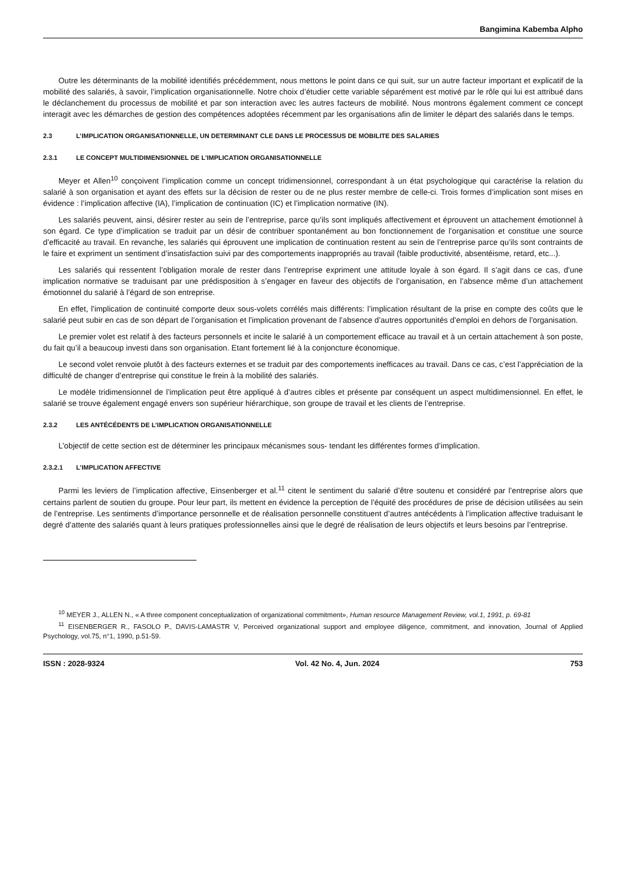Bangimina Kabemba Alpho
Outre les déterminants de la mobilité identifiés précédemment, nous mettons le point dans ce qui suit, sur un autre facteur important et explicatif de la mobilité des salariés, à savoir, l’implication organisationnelle. Notre choix d’étudier cette variable séparément est motivé par le rôle qui lui est attribué dans le déclanchement du processus de mobilité et par son interaction avec les autres facteurs de mobilité. Nous montrons également comment ce concept interagit avec les démarches de gestion des compétences adoptées récemment par les organisations afin de limiter le départ des salariés dans le temps.
2.3 L’IMPLICATION ORGANISATIONNELLE, UN DETERMINANT CLE DANS LE PROCESSUS DE MOBILITE DES SALARIES
2.3.1 LE CONCEPT MULTIDIMENSIONNEL DE L’IMPLICATION ORGANISATIONNELLE
Meyer et Allen<sup>10</sup> conçoivent l’implication comme un concept tridimensionnel, correspondant à un état psychologique qui caractérise la relation du salarié à son organisation et ayant des effets sur la décision de rester ou de ne plus rester membre de celle-ci. Trois formes d’implication sont mises en évidence : l’implication affective (IA), l’implication de continuation (IC) et l’implication normative (IN).
Les salariés peuvent, ainsi, désirer rester au sein de l’entreprise, parce qu’ils sont impliqués affectivement et éprouvent un attachement émotionnel à son égard. Ce type d’implication se traduit par un désir de contribuer spontanément au bon fonctionnement de l’organisation et constitue une source d’efficacité au travail. En revanche, les salariés qui éprouvent une implication de continuation restent au sein de l’entreprise parce qu’ils sont contraints de le faire et expriment un sentiment d’insatisfaction suivi par des comportements inappropriés au travail (faible productivité, absentéisme, retard, etc...).
Les salariés qui ressentent l’obligation morale de rester dans l’entreprise expriment une attitude loyale à son égard. Il s’agit dans ce cas, d’une implication normative se traduisant par une prédisposition à s’engager en faveur des objectifs de l’organisation, en l’absence même d’un attachement émotionnel du salarié à l’égard de son entreprise.
En effet, l’implication de continuité comporte deux sous-volets corrélés mais différents: l’implication résultant de la prise en compte des coûts que le salarié peut subir en cas de son départ de l’organisation et l’implication provenant de l’absence d’autres opportunités d’emploi en dehors de l’organisation.
Le premier volet est relatif à des facteurs personnels et incite le salarié à un comportement efficace au travail et à un certain attachement à son poste, du fait qu’il a beaucoup investi dans son organisation. Etant fortement lié à la conjoncture économique.
Le second volet renvoie plutôt à des facteurs externes et se traduit par des comportements inefficaces au travail. Dans ce cas, c’est l’appréciation de la difficulté de changer d’entreprise qui constitue le frein à la mobilité des salariés.
Le modèle tridimensionnel de l’implication peut être appliqué à d’autres cibles et présente par conséquent un aspect multidimensionnel. En effet, le salarié se trouve également engagé envers son supérieur hiérarchique, son groupe de travail et les clients de l’entreprise.
2.3.2 LES ANTÉCÉDENTS DE L’IMPLICATION ORGANISATIONNELLE
L’objectif de cette section est de déterminer les principaux mécanismes sous- tendant les différentes formes d’implication.
2.3.2.1 L’IMPLICATION AFFECTIVE
Parmi les leviers de l’implication affective, Einsenberger et al.<sup>11</sup> citent le sentiment du salarié d’être soutenu et considéré par l’entreprise alors que certains parlent de soutien du groupe. Pour leur part, ils mettent en évidence la perception de l’équité des procédures de prise de décision utilisées au sein de l’entreprise. Les sentiments d’importance personnelle et de réalisation personnelle constituent d’autres antécédents à l’implication affective traduisant le degré d’attente des salariés quant à leurs pratiques professionnelles ainsi que le degré de réalisation de leurs objectifs et leurs besoins par l’entreprise.
<sup>10</sup> MEYER J., ALLEN N., « A three component conceptualization of organizational commitment», Human resource Management Review, vol.1, 1991, p. 69-81
<sup>11</sup> EISENBERGER R., FASOLO P., DAVIS-LAMASTR V, Perceived organizational support and employee diligence, commitment, and innovation, Journal of Applied Psychology, vol.75, n°1, 1990, p.51-59.
ISSN : 2028-9324 Vol. 42 No. 4, Jun. 2024 753